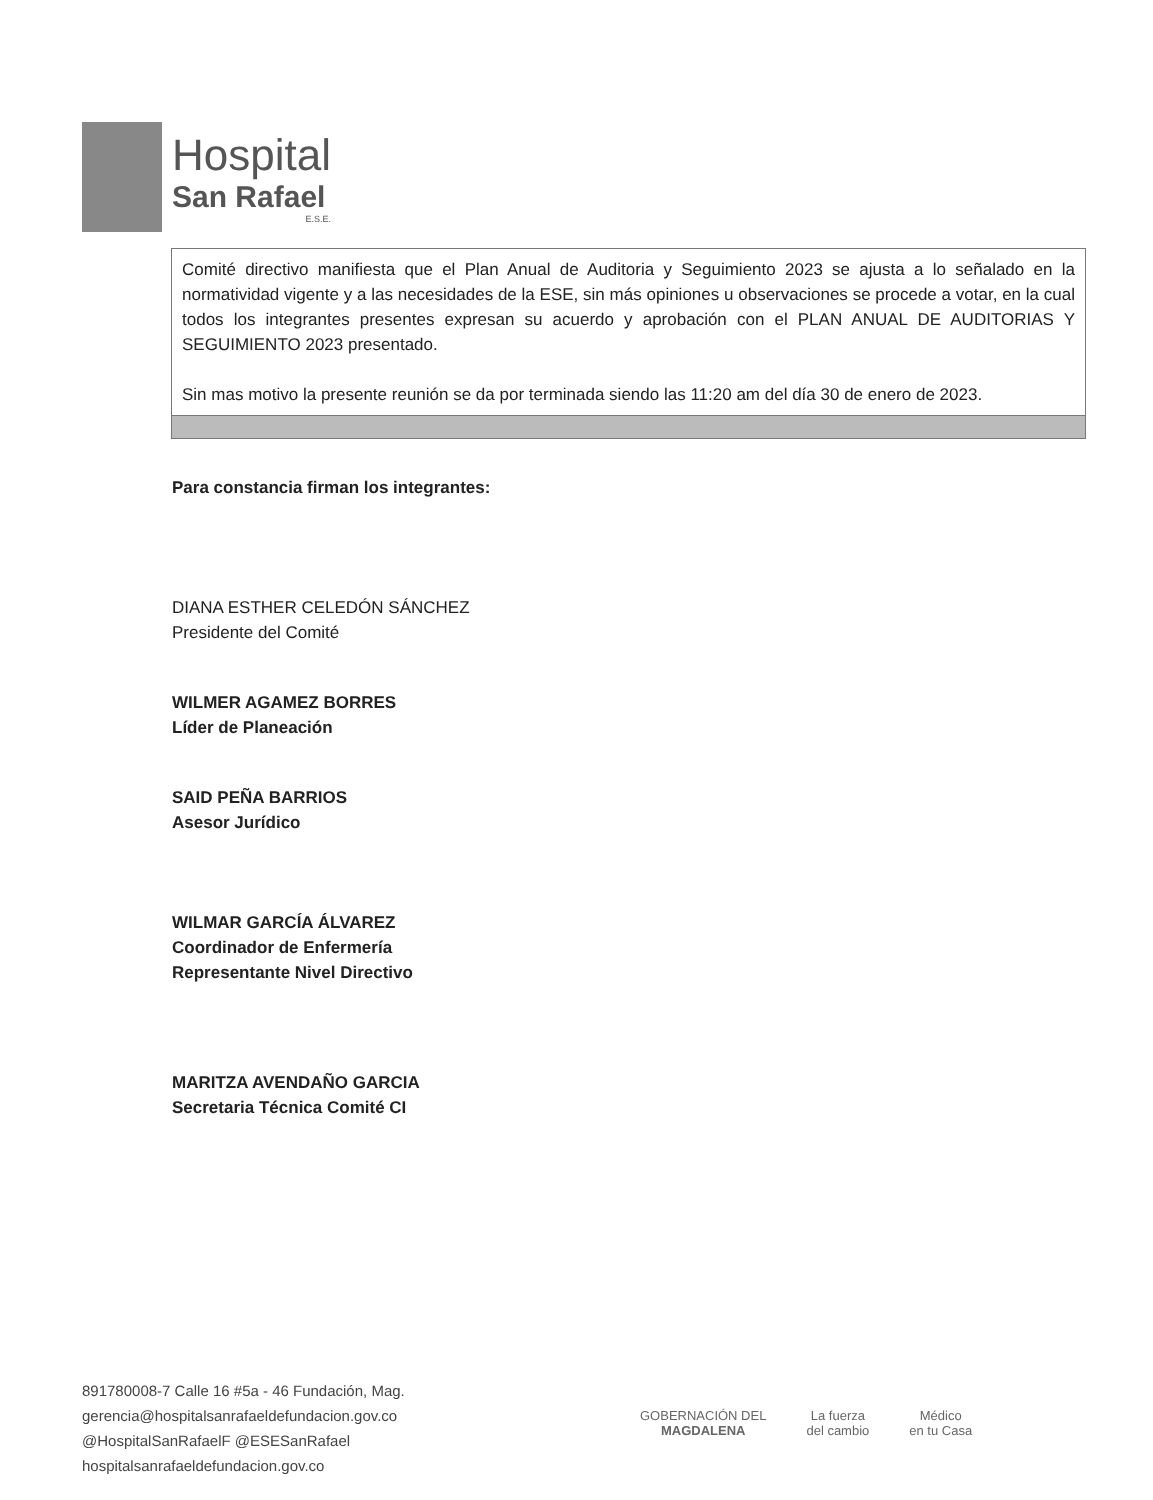Hospital
San Rafael
E.S.E.
| Comité directivo manifiesta que el Plan Anual de Auditoria y Seguimiento 2023 se ajusta a lo señalado en la normatividad vigente y a las necesidades de la ESE, sin más opiniones u observaciones se procede a votar, en la cual todos los integrantes presentes expresan su acuerdo y aprobación con el PLAN ANUAL DE AUDITORIAS Y SEGUIMIENTO 2023 presentado. Sin mas motivo la presente reunión se da por terminada siendo las 11:20 am del día 30 de enero de 2023. |
Para constancia firman los integrantes:
DIANA ESTHER CELEDÓN SÁNCHEZ
Presidente del Comité
WILMER AGAMEZ BORRES
Líder de Planeación
SAID PEÑA BARRIOS
Asesor Jurídico
WILMAR GARCÍA ÁLVAREZ
Coordinador de Enfermería
Representante Nivel Directivo
MARITZA AVENDAÑO GARCIA
Secretaria Técnica Comité CI
891780008-7 Calle 16 #5a - 46 Fundación, Mag.
gerencia@hospitalsanrafaeldefundacion.gov.co
@HospitalSanRafaelF @ESESanRafael
hospitalsanrafaeldefundacion.gov.co
GOBERNACIÓN DEL
MAGDALENA
La fuerza
del cambio
Médico
en tu Casa